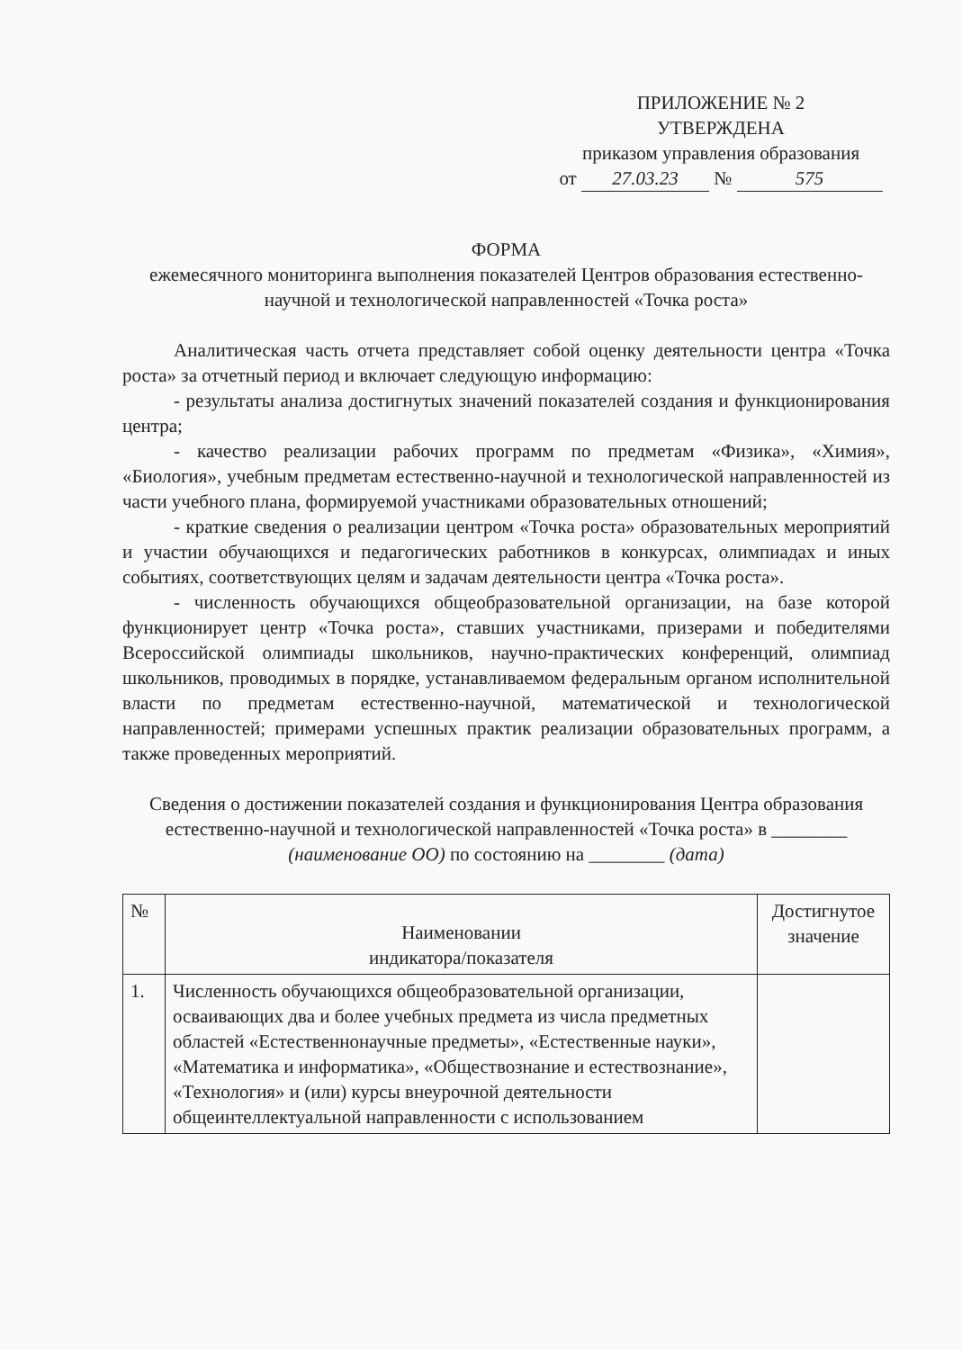ПРИЛОЖЕНИЕ № 2
УТВЕРЖДЕНА
приказом управления образования
от 27.03.23 № 575
ФОРМА
ежемесячного мониторинга выполнения показателей Центров образования естественно-научной и технологической направленностей «Точка роста»
Аналитическая часть отчета представляет собой оценку деятельности центра «Точка роста» за отчетный период и включает следующую информацию:
- результаты анализа достигнутых значений показателей создания и функционирования центра;
- качество реализации рабочих программ по предметам «Физика», «Химия», «Биология», учебным предметам естественно-научной и технологической направленностей из части учебного плана, формируемой участниками образовательных отношений;
- краткие сведения о реализации центром «Точка роста» образовательных мероприятий и участии обучающихся и педагогических работников в конкурсах, олимпиадах и иных событиях, соответствующих целям и задачам деятельности центра «Точка роста».
- численность обучающихся общеобразовательной организации, на базе которой функционирует центр «Точка роста», ставших участниками, призерами и победителями Всероссийской олимпиады школьников, научно-практических конференций, олимпиад школьников, проводимых в порядке, устанавливаемом федеральным органом исполнительной власти по предметам естественно-научной, математической и технологической направленностей; примерами успешных практик реализации образовательных программ, а также проведенных мероприятий.
Сведения о достижении показателей создания и функционирования Центра образования естественно-научной и технологической направленностей «Точка роста» в ________ (наименование ОО) по состоянию на ________ (дата)
| № | Наименовании индикатора/показателя | Достигнутое значение |
| --- | --- | --- |
| 1. | Численность обучающихся общеобразовательной организации, осваивающих два и более учебных предмета из числа предметных областей «Естественнонаучные предметы», «Естественные науки», «Математика и информатика», «Обществознание и естествознание», «Технология» и (или) курсы внеурочной деятельности общеинтеллектуальной направленности с использованием | |